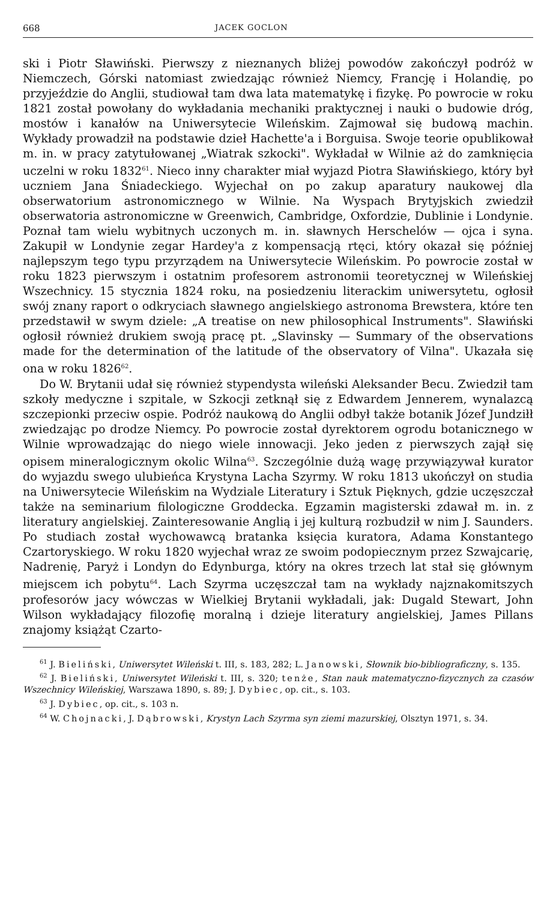668 JACEK GOCLON
ski i Piotr Sławiński. Pierwszy z nieznanych bliżej powodów zakończył podróż w Niemczech, Górski natomiast zwiedzając również Niemcy, Francję i Holandię, po przyjeździe do Anglii, studiował tam dwa lata matematykę i fizykę. Po powrocie w roku 1821 został powołany do wykładania mechaniki praktycznej i nauki o budowie dróg, mostów i kanałów na Uniwersytecie Wileńskim. Zajmował się budową machin. Wykłady prowadził na podstawie dzieł Hachette'a i Borguisa. Swoje teorie opublikował m. in. w pracy zatytułowanej „Wiatrak szkocki". Wykładał w Wilnie aż do zamknięcia uczelni w roku 1832<sup>61</sup>. Nieco inny charakter miał wyjazd Piotra Sławińskiego, który był uczniem Jana Śniadeckiego. Wyjechał on po zakup aparatury naukowej dla obserwatorium astronomicznego w Wilnie. Na Wyspach Brytyjskich zwiedził obserwatoria astronomiczne w Greenwich, Cambridge, Oxfordzie, Dublinie i Londynie. Poznał tam wielu wybitnych uczonych m. in. sławnych Herschelów — ojca i syna. Zakupił w Londynie zegar Hardey'a z kompensacją rtęci, który okazał się później najlepszym tego typu przyrządem na Uniwersytecie Wileńskim. Po powrocie został w roku 1823 pierwszym i ostatnim profesorem astronomii teoretycznej w Wileńskiej Wszechnicy. 15 stycznia 1824 roku, na posiedzeniu literackim uniwersytetu, ogłosił swój znany raport o odkryciach sławnego angielskiego astronoma Brewstera, które ten przedstawił w swym dziele: „A treatise on new philosophical Instruments". Sławiński ogłosił również drukiem swoją pracę pt. „Slavinsky — Summary of the observations made for the determination of the latitude of the observatory of Vilna". Ukazała się ona w roku 1826<sup>62</sup>.
Do W. Brytanii udał się również stypendysta wileński Aleksander Becu. Zwiedził tam szkoły medyczne i szpitale, w Szkocji zetknął się z Edwardem Jennerem, wynalazcą szczepionki przeciw ospie. Podróż naukową do Anglii odbył także botanik Józef Jundziłł zwiedzając po drodze Niemcy. Po powrocie został dyrektorem ogrodu botanicznego w Wilnie wprowadzając do niego wiele innowacji. Jeko jeden z pierwszych zajął się opisem mineralogicznym okolic Wilna<sup>63</sup>. Szczególnie dużą wagę przywiązywał kurator do wyjazdu swego ulubieńca Krystyna Lacha Szyrmy. W roku 1813 ukończył on studia na Uniwersytecie Wileńskim na Wydziale Literatury i Sztuk Pięknych, gdzie uczęszczał także na seminarium filologiczne Groddecka. Egzamin magisterski zdawał m. in. z literatury angielskiej. Zainteresowanie Anglią i jej kulturą rozbudził w nim J. Saunders. Po studiach został wychowawcą bratanka księcia kuratora, Adama Konstantego Czartoryskiego. W roku 1820 wyjechał wraz ze swoim podopiecznym przez Szwajcarię, Nadrenię, Paryż i Londyn do Edynburga, który na okres trzech lat stał się głównym miejscem ich pobytu<sup>64</sup>. Lach Szyrma uczęszczał tam na wykłady najznakomitszych profesorów jacy wówczas w Wielkiej Brytanii wykładali, jak: Dugald Stewart, John Wilson wykładający filozofię moralną i dzieje literatury angielskiej, James Pillans znajomy książąt Czarto-
<sup>61</sup> J. Bieliński, Uniwersytet Wileński t. III, s. 183, 282; L. Janowski, Słownik bio-bibliograficzny, s. 135.
<sup>62</sup> J. Bieliński, Uniwersytet Wileński t. III, s. 320; tenże, Stan nauk matematyczno-fizycznych za czasów Wszechnicy Wileńskiej, Warszawa 1890, s. 89; J. Dybiec, op. cit., s. 103.
<sup>63</sup> J. Dybiec, op. cit., s. 103 n.
<sup>64</sup> W. Chojnacki, J. Dąbrowski, Krystyn Lach Szyrma syn ziemi mazurskiej, Olsztyn 1971, s. 34.